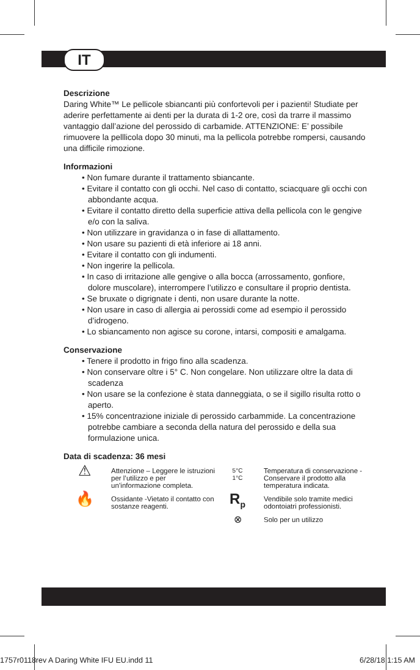IT
Descrizione
Daring White™ Le pellicole sbiancanti più confortevoli per i pazienti! Studiate per aderire perfettamente ai denti per la durata di 1-2 ore, così da trarre il massimo vantaggio dall’azione del perossido di carbamide. ATTENZIONE: E’ possibile rimuovere la pelllicola dopo 30 minuti, ma la pellicola potrebbe rompersi, causando una difficile rimozione.
Informazioni
• Non fumare durante il trattamento sbiancante.
• Evitare il contatto con gli occhi. Nel caso di contatto, sciacquare gli occhi con abbondante acqua.
• Evitare il contatto diretto della superficie attiva della pellicola con le gengive e/o con la saliva.
• Non utilizzare in gravidanza o in fase di allattamento.
• Non usare su pazienti di età inferiore ai 18 anni.
• Evitare il contatto con gli indumenti.
• Non ingerire la pellicola.
• In caso di irritazione alle gengive o alla bocca (arrossamento, gonfiore, dolore muscolare), interrompere l’utilizzo e consultare il proprio dentista.
• Se bruxate o digrignate i denti, non usare durante la notte.
• Non usare in caso di allergia ai perossidi come ad esempio il perossido d’idrogeno.
• Lo sbiancamento non agisce su corone, intarsi, compositi e amalgama.
Conservazione
• Tenere il prodotto in frigo fino alla scadenza.
• Non conservare oltre i 5° C. Non congelare. Non utilizzare oltre la data di scadenza
• Non usare se la confezione è stata danneggiata, o se il sigillo risulta rotto o aperto.
• 15% concentrazione iniziale di perossido carbammide. La concentrazione potrebbe cambiare a seconda della natura del perossido e della sua formulazione unica.
Data di scadenza: 36 mesi
⚠
Attenzione – Leggere le istruzioni per l’utilizzo e per un’informazione completa.
5°C
1°C
Temperatura di conservazione - Conservare il prodotto alla temperatura indicata.
🔥
Ossidante -Vietato il contatto con sostanze reagenti.
R<sub>p</sub>
Vendibile solo tramite medici odontoiatri professionisti.
⊗
Solo per un utilizzo
1757r0118rev A Daring White IFU EU.indd 11 6/28/18 1:15 AM